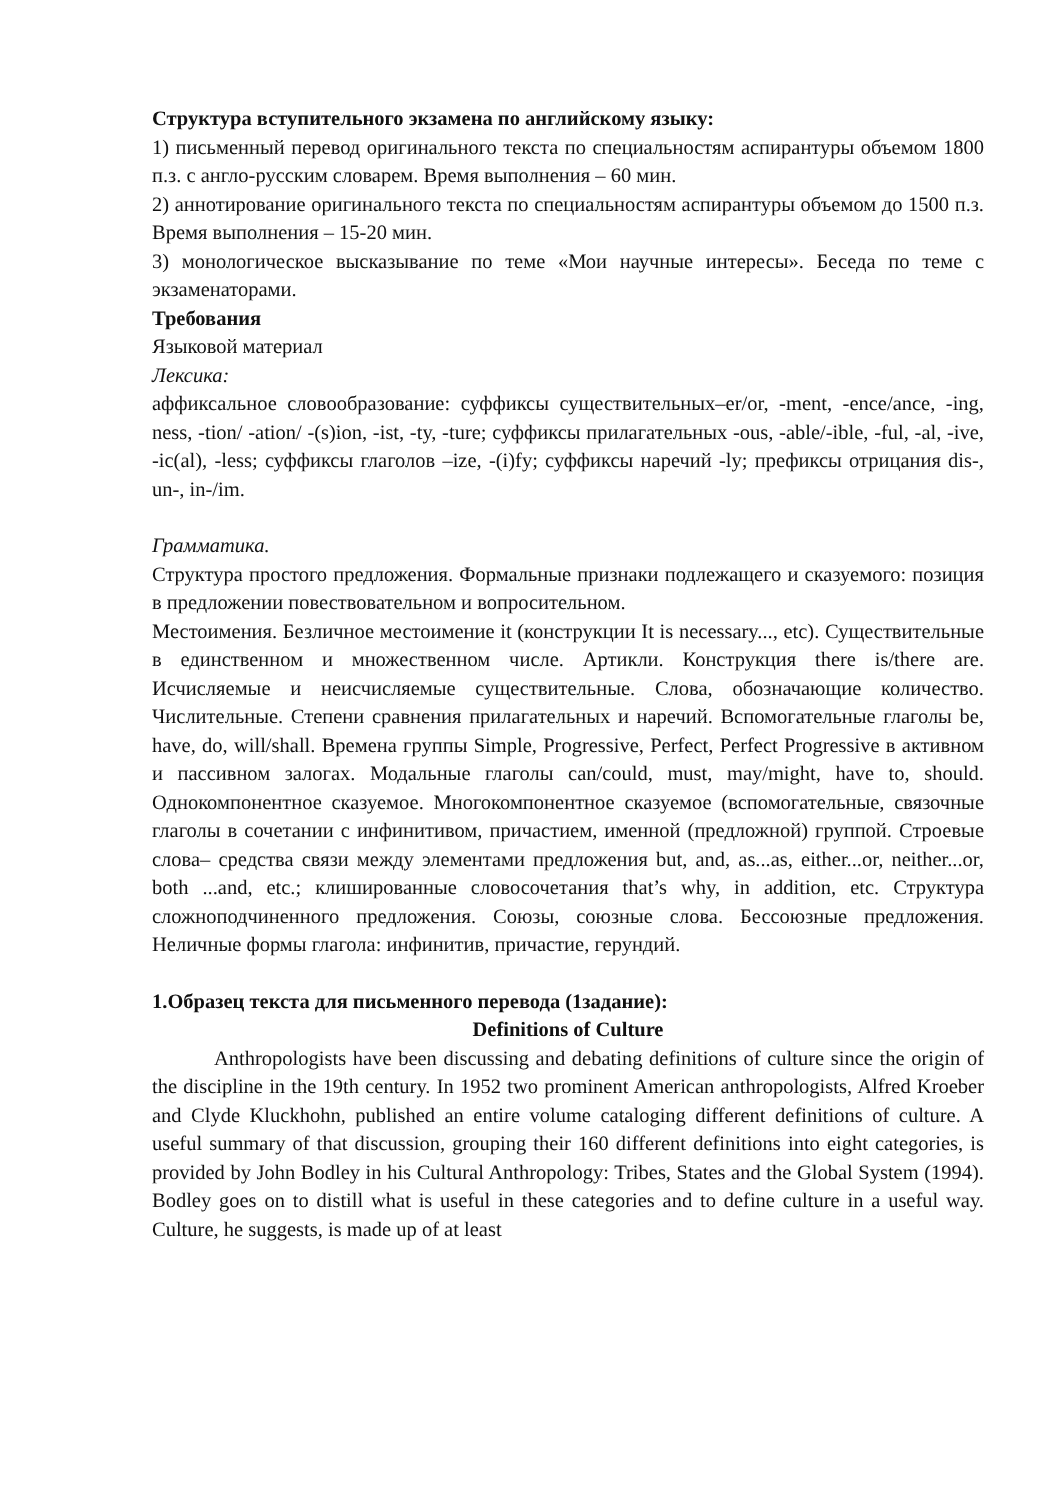Структура вступительного экзамена по английскому языку:
1) письменный перевод оригинального текста по специальностям аспирантуры объемом 1800 п.з. с англо-русским словарем. Время выполнения – 60 мин.
2) аннотирование оригинального текста по специальностям аспирантуры объемом до 1500 п.з. Время выполнения – 15-20 мин.
3) монологическое высказывание по теме «Мои научные интересы». Беседа по теме с экзаменаторами.
Требования
Языковой материал
Лексика:
аффиксальное словообразование: суффиксы существительных–er/or, -ment, -ence/ance, -ing, ness, -tion/ -ation/ -(s)ion, -ist, -ty, -ture; суффиксы прилагательных -ous, -able/-ible, -ful, -al, -ive, -ic(al), -less; суффиксы глаголов –ize, -(i)fy; суффиксы наречий -ly; префиксы отрицания dis-, un-, in-/im.
Грамматика.
Структура простого предложения. Формальные признаки подлежащего и сказуемого: позиция в предложении повествовательном и вопросительном.
Местоимения. Безличное местоимение it (конструкции It is necessary..., etc). Существительные в единственном и множественном числе. Артикли. Конструкция there is/there are. Исчисляемые и неисчисляемые существительные. Слова, обозначающие количество. Числительные. Степени сравнения прилагательных и наречий. Вспомогательные глаголы be, have, do, will/shall. Времена группы Simple, Progressive, Perfect, Perfect Progressive в активном и пассивном залогах. Модальные глаголы can/could, must, may/might, have to, should. Однокомпонентное сказуемое. Многокомпонентное сказуемое (вспомогательные, связочные глаголы в сочетании с инфинитивом, причастием, именной (предложной) группой. Строевые слова– средства связи между элементами предложения but, and, as...as, either...or, neither...or, both ...and, etc.; клишированные словосочетания that’s why, in addition, etc. Структура сложноподчиненного предложения. Союзы, союзные слова. Бессоюзные предложения. Неличные формы глагола: инфинитив, причастие, герундий.
1.Образец текста для письменного перевода (1задание):
Definitions of Culture
Anthropologists have been discussing and debating definitions of culture since the origin of the discipline in the 19th century. In 1952 two prominent American anthropologists, Alfred Kroeber and Clyde Kluckhohn, published an entire volume cataloging different definitions of culture. A useful summary of that discussion, grouping their 160 different definitions into eight categories, is provided by John Bodley in his Cultural Anthropology: Tribes, States and the Global System (1994). Bodley goes on to distill what is useful in these categories and to define culture in a useful way. Culture, he suggests, is made up of at least